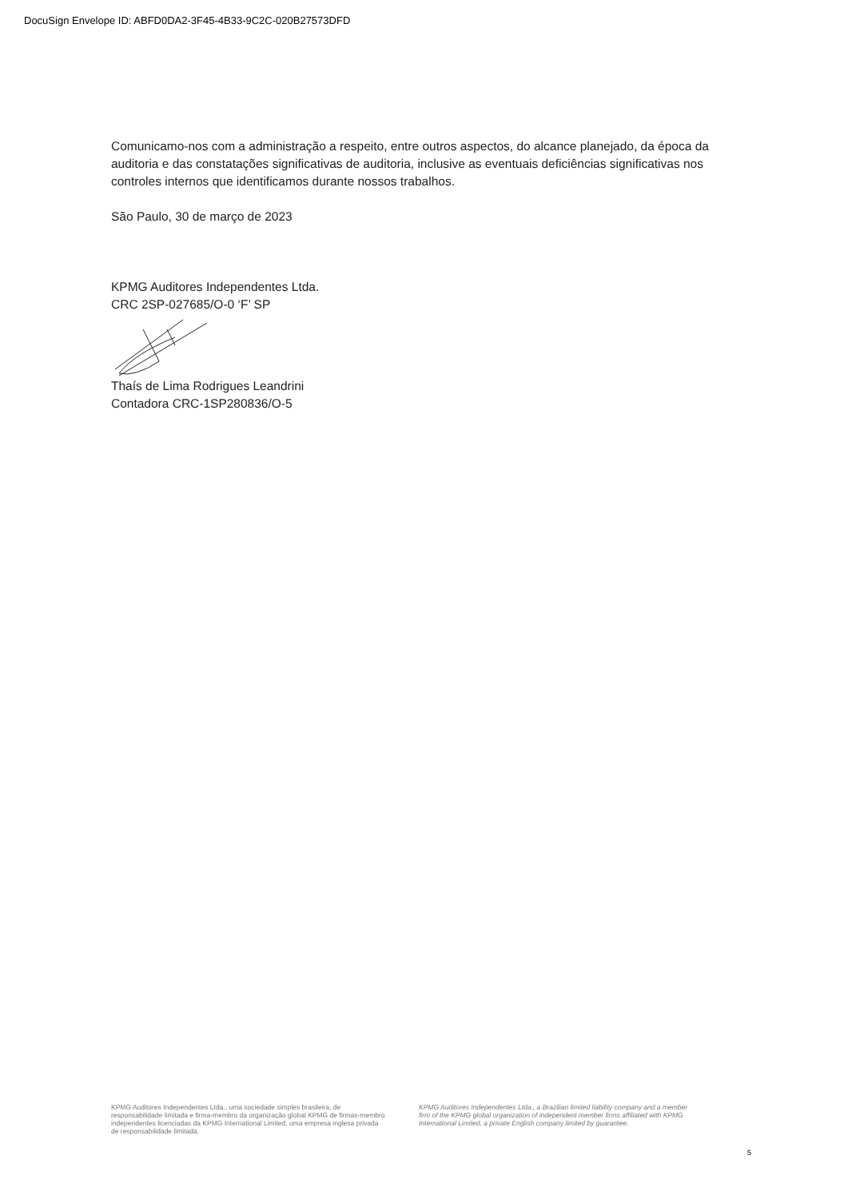DocuSign Envelope ID: ABFD0DA2-3F45-4B33-9C2C-020B27573DFD
Comunicamo-nos com a administração a respeito, entre outros aspectos, do alcance planejado, da época da auditoria e das constatações significativas de auditoria, inclusive as eventuais deficiências significativas nos controles internos que identificamos durante nossos trabalhos.
São Paulo, 30 de março de 2023
KPMG Auditores Independentes Ltda.
CRC 2SP-027685/O-0 ‘F’ SP
Thaís de Lima Rodrigues Leandrini
Contadora CRC-1SP280836/O-5
KPMG Auditores Independentes Ltda., uma sociedade simples brasileira, de responsabilidade limitada e firma-membro da organização global KPMG de firmas-membro independentes licenciadas da KPMG International Limited, uma empresa inglesa privada de responsabilidade limitada.
KPMG Auditores Independentes Ltda., a Brazilian limited liability company and a member firm of the KPMG global organization of independent member firms affiliated with KPMG International Limited, a private English company limited by guarantee.
5